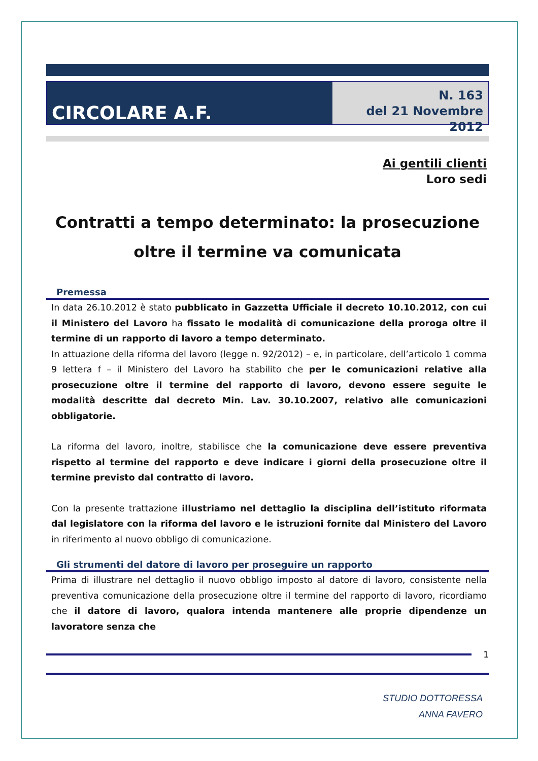CIRCOLARE A.F.
N. 163
del 21 Novembre 2012
Ai gentili clienti
Loro sedi
Contratti a tempo determinato: la prosecuzione oltre il termine va comunicata
Premessa
In data 26.10.2012 è stato pubblicato in Gazzetta Ufficiale il decreto 10.10.2012, con cui il Ministero del Lavoro ha fissato le modalità di comunicazione della proroga oltre il termine di un rapporto di lavoro a tempo determinato.
In attuazione della riforma del lavoro (legge n. 92/2012) – e, in particolare, dell’articolo 1 comma 9 lettera f – il Ministero del Lavoro ha stabilito che per le comunicazioni relative alla prosecuzione oltre il termine del rapporto di lavoro, devono essere seguite le modalità descritte dal decreto Min. Lav. 30.10.2007, relativo alle comunicazioni obbligatorie.
La riforma del lavoro, inoltre, stabilisce che la comunicazione deve essere preventiva rispetto al termine del rapporto e deve indicare i giorni della prosecuzione oltre il termine previsto dal contratto di lavoro.
Con la presente trattazione illustriamo nel dettaglio la disciplina dell’istituto riformata dal legislatore con la riforma del lavoro e le istruzioni fornite dal Ministero del Lavoro in riferimento al nuovo obbligo di comunicazione.
Gli strumenti del datore di lavoro per proseguire un rapporto
Prima di illustrare nel dettaglio il nuovo obbligo imposto al datore di lavoro, consistente nella preventiva comunicazione della prosecuzione oltre il termine del rapporto di lavoro, ricordiamo che il datore di lavoro, qualora intenda mantenere alle proprie dipendenze un lavoratore senza che
1
STUDIO DOTTORESSA
ANNA FAVERO